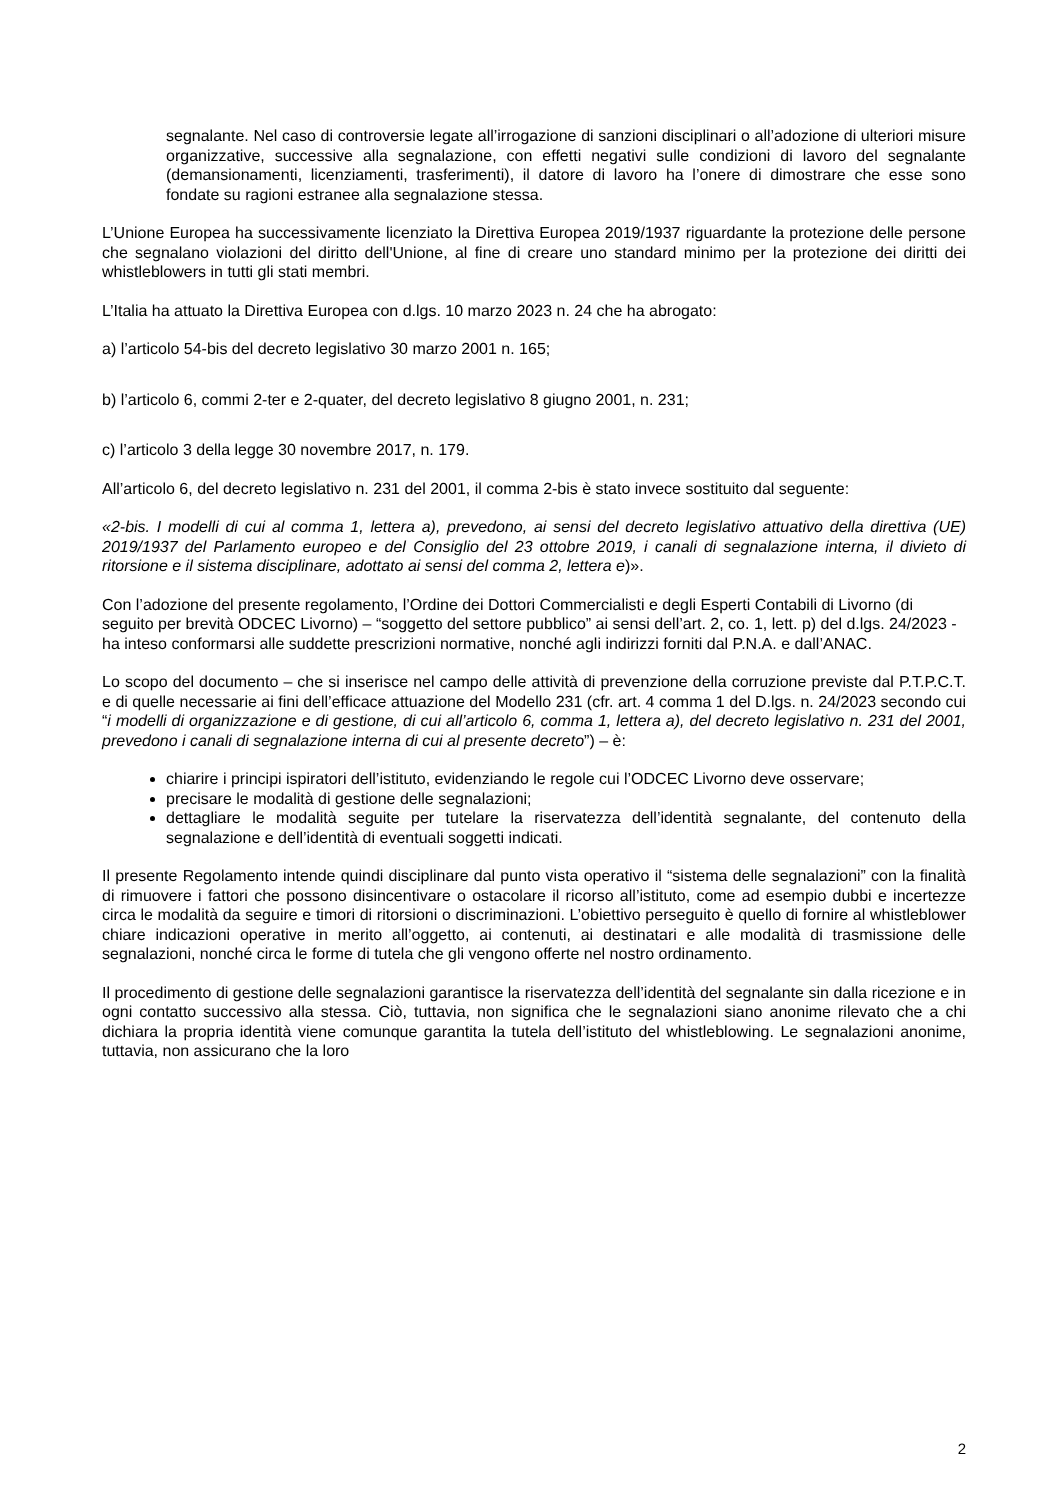segnalante. Nel caso di controversie legate all’irrogazione di sanzioni disciplinari o all’adozione di ulteriori misure organizzative, successive alla segnalazione, con effetti negativi sulle condizioni di lavoro del segnalante (demansionamenti, licenziamenti, trasferimenti), il datore di lavoro ha l’onere di dimostrare che esse sono fondate su ragioni estranee alla segnalazione stessa.
L’Unione Europea ha successivamente licenziato la Direttiva Europea 2019/1937 riguardante la protezione delle persone che segnalano violazioni del diritto dell'Unione, al fine di creare uno standard minimo per la protezione dei diritti dei whistleblowers in tutti gli stati membri.
L’Italia ha attuato la Direttiva Europea con d.lgs. 10 marzo 2023 n. 24 che ha abrogato:
a) l’articolo 54-bis del decreto legislativo 30 marzo 2001 n. 165;
b) l’articolo 6, commi 2-ter e 2-quater, del decreto legislativo 8 giugno 2001, n. 231;
c) l’articolo 3 della legge 30 novembre 2017, n. 179.
All’articolo 6, del decreto legislativo n. 231 del 2001, il comma 2-bis è stato invece sostituito dal seguente:
«2-bis. I modelli di cui al comma 1, lettera a), prevedono, ai sensi del decreto legislativo attuativo della direttiva (UE) 2019/1937 del Parlamento europeo e del Consiglio del 23 ottobre 2019, i canali di segnalazione interna, il divieto di ritorsione e il sistema disciplinare, adottato ai sensi del comma 2, lettera e)».
Con l’adozione del presente regolamento, l’Ordine dei Dottori Commercialisti e degli Esperti Contabili di Livorno (di seguito per brevità ODCEC Livorno) – “soggetto del settore pubblico” ai sensi dell’art. 2, co. 1, lett. p) del d.lgs. 24/2023 - ha inteso conformarsi alle suddette prescrizioni normative, nonché agli indirizzi forniti dal P.N.A. e dall’ANAC.
Lo scopo del documento – che si inserisce nel campo delle attività di prevenzione della corruzione previste dal P.T.P.C.T. e di quelle necessarie ai fini dell’efficace attuazione del Modello 231 (cfr. art. 4 comma 1 del D.lgs. n. 24/2023 secondo cui “i modelli di organizzazione e di gestione, di cui all’articolo 6, comma 1, lettera a), del decreto legislativo n. 231 del 2001, prevedono i canali di segnalazione interna di cui al presente decreto”) – è:
chiarire i principi ispiratori dell’istituto, evidenziando le regole cui l’ODCEC Livorno deve osservare;
precisare le modalità di gestione delle segnalazioni;
dettagliare le modalità seguite per tutelare la riservatezza dell’identità segnalante, del contenuto della segnalazione e dell’identità di eventuali soggetti indicati.
Il presente Regolamento intende quindi disciplinare dal punto vista operativo il “sistema delle segnalazioni” con la finalità di rimuovere i fattori che possono disincentivare o ostacolare il ricorso all’istituto, come ad esempio dubbi e incertezze circa le modalità da seguire e timori di ritorsioni o discriminazioni. L’obiettivo perseguito è quello di fornire al whistleblower chiare indicazioni operative in merito all’oggetto, ai contenuti, ai destinatari e alle modalità di trasmissione delle segnalazioni, nonché circa le forme di tutela che gli vengono offerte nel nostro ordinamento.
Il procedimento di gestione delle segnalazioni garantisce la riservatezza dell’identità del segnalante sin dalla ricezione e in ogni contatto successivo alla stessa. Ciò, tuttavia, non significa che le segnalazioni siano anonime rilevato che a chi dichiara la propria identità viene comunque garantita la tutela dell’istituto del whistleblowing. Le segnalazioni anonime, tuttavia, non assicurano che la loro
2